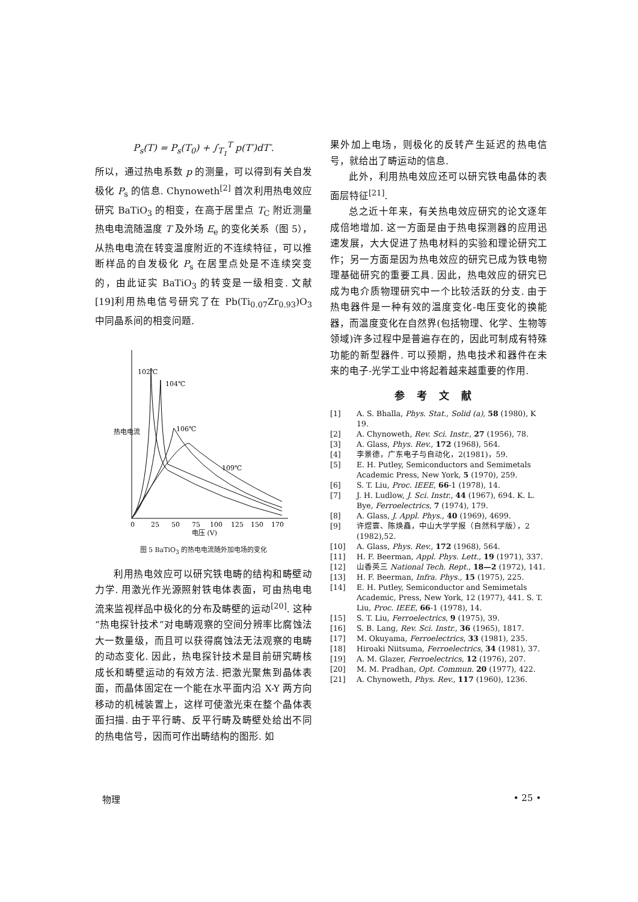P<sub>s</sub>(T) = P<sub>s</sub>(T<sub>0</sub>) + ∫<sub>T<sub>1</sub></sub><sup>T</sup> p(T′)dT′.
所以，通过热电系数 p 的测量，可以得到有关自发极化 P<sub>s</sub> 的信息. Chynoweth<sup>[2]</sup> 首次利用热电效应研究 BaTiO<sub>3</sub> 的相变，在高于居里点 T<sub>C</sub> 附近测量热电电流随温度 T 及外场 E<sub>e</sub> 的变化关系（图 5），从热电电流在转变温度附近的不连续特征，可以推断样品的自发极化 P<sub>s</sub> 在居里点处是不连续突变的，由此证实 BaTiO<sub>3</sub> 的转变是一级相变. 文献[19]利用热电信号研究了在 Pb(Ti<sub>0.07</sub>Zr<sub>0.93</sub>)O<sub>3</sub> 中同晶系间的相变问题.
102℃
104℃
106℃
109℃
热电电流
0
25
50
75
100
125
150
170
电压 (V)
图 5 BaTiO<sub>3</sub> 的热电电流随外加电场的变化
利用热电效应可以研究铁电畴的结构和畴壁动力学. 用激光作光源照射铁电体表面，可由热电电流来监视样品中极化的分布及畴壁的运动<sup>[20]</sup>. 这种“热电探针技术”对电畴观察的空间分辨率比腐蚀法大一数量级，而且可以获得腐蚀法无法观察的电畴的动态变化. 因此，热电探针技术是目前研究畴核成长和畴壁运动的有效方法. 把激光聚焦到晶体表面，而晶体固定在一个能在水平面内沿 X-Y 两方向移动的机械装置上，这样可使激光束在整个晶体表面扫描. 由于平行畴、反平行畴及畴壁处给出不同的热电信号，因而可作出畴结构的图形. 如
果外加上电场，则极化的反转产生延迟的热电信号，就给出了畴运动的信息.
此外，利用热电效应还可以研究铁电晶体的表面层特征<sup>[21]</sup>.
总之近十年来，有关热电效应研究的论文逐年成倍地增加. 这一方面是由于热电探测器的应用迅速发展，大大促进了热电材料的实验和理论研究工作；另一方面是因为热电效应的研究已成为铁电物理基础研究的重要工具. 因此，热电效应的研究已成为电介质物理研究中一个比较活跃的分支. 由于热电器件是一种有效的温度变化-电压变化的换能器，而温度变化在自然界(包括物理、化学、生物等领域)许多过程中是普遍存在的，因此可制成有特殊功能的新型器件. 可以预期，热电技术和器件在未来的电子-光学工业中将起着越来越重要的作用.
参考文献
[1] A. S. Bhalla, Phys. Stat., Solid (a), 58 (1980), K 19.
[2] A. Chynoweth, Rev. Sci. Instr., 27 (1956), 78.
[3] A. Glass, Phys. Rev., 172 (1968), 564.
[4] 李景德，广东电子与自动化，2(1981)，59.
[5] E. H. Putley, Semiconductors and Semimetals Academic Press, New York, 5 (1970), 259.
[6] S. T. Liu, Proc. IEEE, 66-1 (1978), 14.
[7] J. H. Ludlow, J. Sci. Instr., 44 (1967), 694. K. L. Bye, Ferroelectrics, 7 (1974), 179.
[8] A. Glass, J. Appl. Phys., 40 (1969), 4699.
[9] 许煜寰、陈焕矗，中山大学学报（自然科学版），2 (1982),52.
[10] A. Glass, Phys. Rev., 172 (1968), 564.
[11] H. F. Beerman, Appl. Phys. Lett., 19 (1971), 337.
[12] 山香英三 National Tech. Rept., 18—2 (1972), 141.
[13] H. F. Beerman, Infra. Phys., 15 (1975), 225.
[14] E. H. Putley, Semiconductor and Semimetals Academic, Press, New York, 12 (1977), 441. S. T. Liu, Proc. IEEE, 66-1 (1978), 14.
[15] S. T. Liu, Ferroelectrics, 9 (1975), 39.
[16] S. B. Lang, Rev. Sci. Instr., 36 (1965), 1817.
[17] M. Okuyama, Ferroelectrics, 33 (1981), 235.
[18] Hiroaki Niitsuma, Ferroelectrics, 34 (1981), 37.
[19] A. M. Glazer, Ferroelectrics, 12 (1976), 207.
[20] M. M. Pradhan, Opt. Commun. 20 (1977), 422.
[21] A. Chynoweth, Phys. Rev., 117 (1960), 1236.
物理 • 25 •